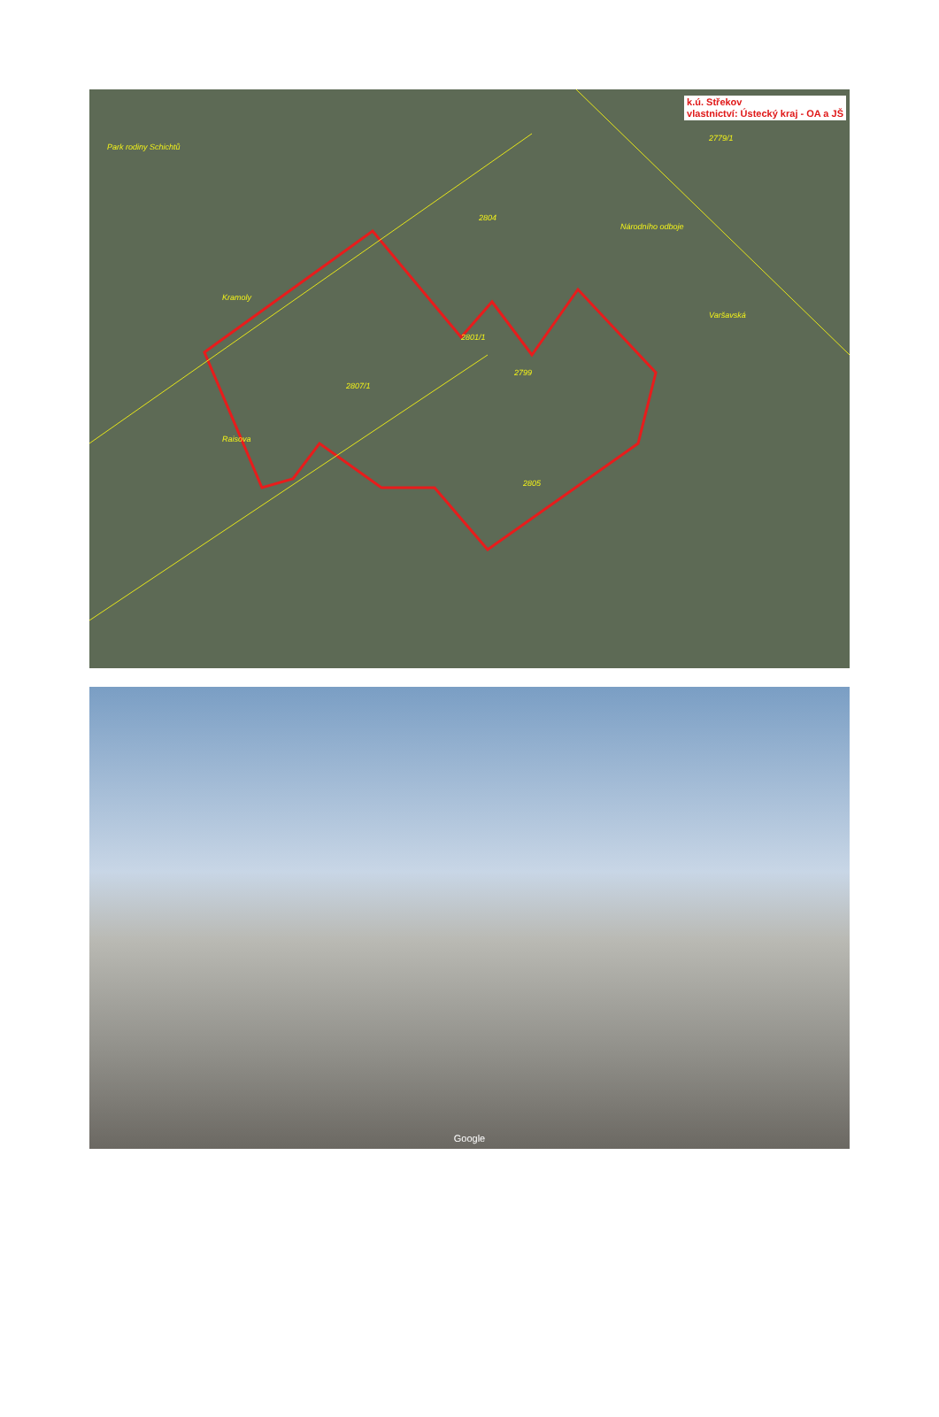k.ú. Střekov
vlastnictví: Ústecký kraj - OA a JŠ
Park rodiny Schichtů
Kramoly
Národního odboje
Varšavská
Raisova
2807/1
2799
2805
2801/1
2804
2779/1
Google